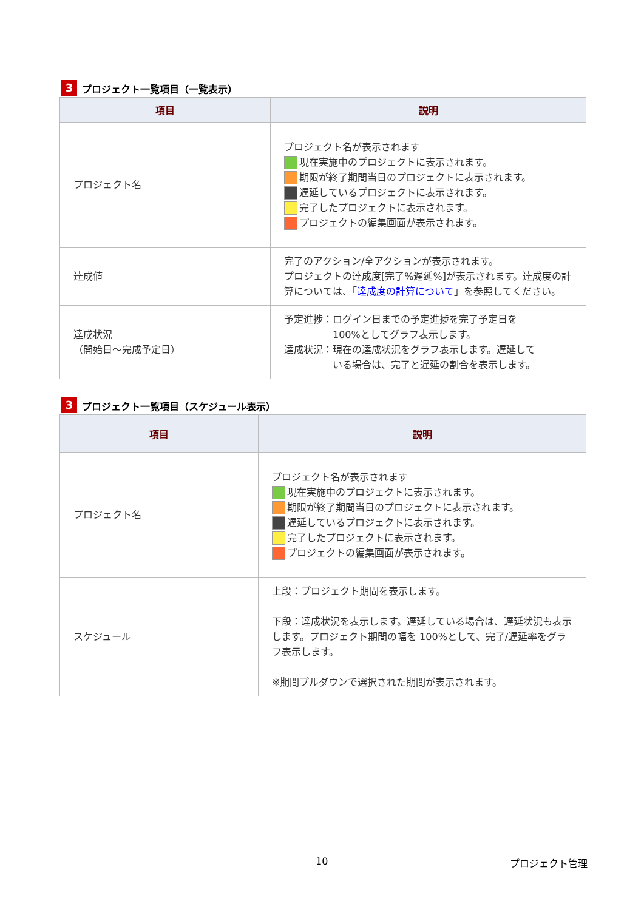3 プロジェクト一覧項目（一覧表示）
| 項目 | 説明 |
| --- | --- |
| プロジェクト名 | プロジェクト名が表示されます 現在実施中のプロジェクトに表示されます。 期限が終了期間当日のプロジェクトに表示されます。 遅延しているプロジェクトに表示されます。 完了したプロジェクトに表示されます。 プロジェクトの編集画面が表示されます。 |
| 達成値 | 完了のアクション/全アクションが表示されます。 プロジェクトの達成度[完了%遅延%]が表示されます。達成度の計算については、「 達成度の計算について 」を参照してください。 |
| 達成状況 （開始日～完成予定日） | 予定進捗：ログイン日までの予定進捗を完了予定日を 100%としてグラフ表示します。 達成状況：現在の達成状況をグラフ表示します。遅延して いる場合は、完了と遅延の割合を表示します。 |
3 プロジェクト一覧項目（スケジュール表示）
| 項目 | 説明 |
| --- | --- |
| プロジェクト名 | プロジェクト名が表示されます 現在実施中のプロジェクトに表示されます。 期限が終了期間当日のプロジェクトに表示されます。 遅延しているプロジェクトに表示されます。 完了したプロジェクトに表示されます。 プロジェクトの編集画面が表示されます。 |
| スケジュール | 上段：プロジェクト期間を表示します。 下段：達成状況を表示します。遅延している場合は、遅延状況も表示します。プロジェクト期間の幅を 100%として、完了/遅延率をグラフ表示します。 ※期間プルダウンで選択された期間が表示されます。 |
10 プロジェクト管理